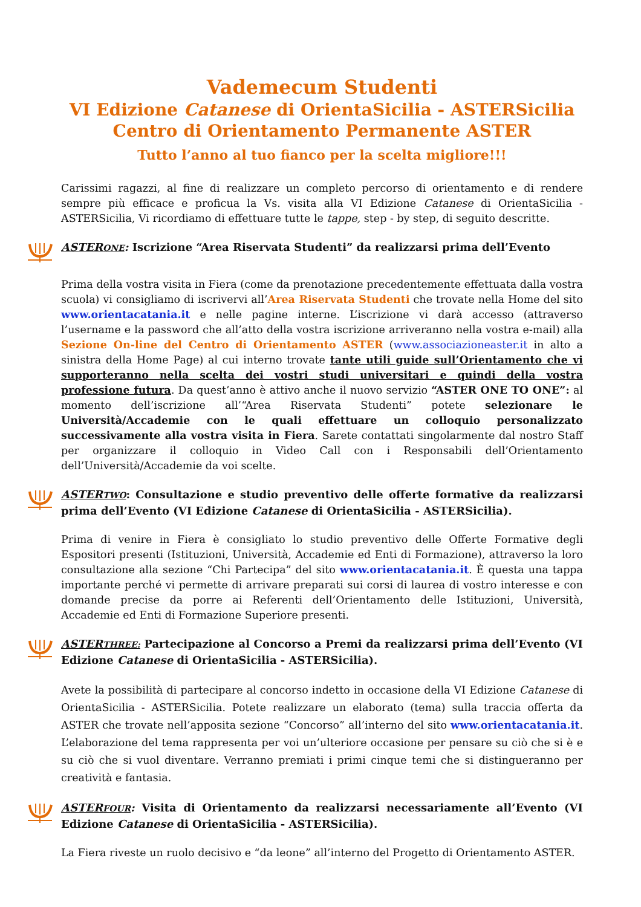Vademecum Studenti
VI Edizione Catanese di OrientaSicilia - ASTERSicilia
Centro di Orientamento Permanente ASTER
Tutto l’anno al tuo fianco per la scelta migliore!!!
Carissimi ragazzi, al fine di realizzare un completo percorso di orientamento e di rendere sempre più efficace e proficua la Vs. visita alla VI Edizione Catanese di OrientaSicilia - ASTERSicilia, Vi ricordiamo di effettuare tutte le tappe, step - by step, di seguito descritte.
ASTERONE: Iscrizione “Area Riservata Studenti” da realizzarsi prima dell’Evento
Prima della vostra visita in Fiera (come da prenotazione precedentemente effettuata dalla vostra scuola) vi consigliamo di iscrivervi all’Area Riservata Studenti che trovate nella Home del sito www.orientacatania.it e nelle pagine interne. L’iscrizione vi darà accesso (attraverso l’username e la password che all’atto della vostra iscrizione arriveranno nella vostra e-mail) alla Sezione On-line del Centro di Orientamento ASTER (www.associazioneaster.it in alto a sinistra della Home Page) al cui interno trovate tante utili guide sull’Orientamento che vi supporteranno nella scelta dei vostri studi universitari e quindi della vostra professione futura. Da quest’anno è attivo anche il nuovo servizio “ASTER ONE TO ONE”: al momento dell’iscrizione all’“Area Riservata Studenti” potete selezionare le Università/Accademie con le quali effettuare un colloquio personalizzato successivamente alla vostra visita in Fiera. Sarete contattati singolarmente dal nostro Staff per organizzare il colloquio in Video Call con i Responsabili dell’Orientamento dell’Università/Accademie da voi scelte.
ASTERTWO: Consultazione e studio preventivo delle offerte formative da realizzarsi prima dell’Evento (VI Edizione Catanese di OrientaSicilia - ASTERSicilia).
Prima di venire in Fiera è consigliato lo studio preventivo delle Offerte Formative degli Espositori presenti (Istituzioni, Università, Accademie ed Enti di Formazione), attraverso la loro consultazione alla sezione “Chi Partecipa” del sito www.orientacatania.it. È questa una tappa importante perché vi permette di arrivare preparati sui corsi di laurea di vostro interesse e con domande precise da porre ai Referenti dell’Orientamento delle Istituzioni, Università, Accademie ed Enti di Formazione Superiore presenti.
ASTERTHREE: Partecipazione al Concorso a Premi da realizzarsi prima dell’Evento (VI Edizione Catanese di OrientaSicilia - ASTERSicilia).
Avete la possibilità di partecipare al concorso indetto in occasione della VI Edizione Catanese di OrientaSicilia - ASTERSicilia. Potete realizzare un elaborato (tema) sulla traccia offerta da ASTER che trovate nell’apposita sezione “Concorso” all’interno del sito www.orientacatania.it. L’elaborazione del tema rappresenta per voi un’ulteriore occasione per pensare su ciò che si è e su ciò che si vuol diventare. Verranno premiati i primi cinque temi che si distingueranno per creatività e fantasia.
ASTERFOUR: Visita di Orientamento da realizzarsi necessariamente all’Evento (VI Edizione Catanese di OrientaSicilia - ASTERSicilia).
La Fiera riveste un ruolo decisivo e “da leone” all’interno del Progetto di Orientamento ASTER.